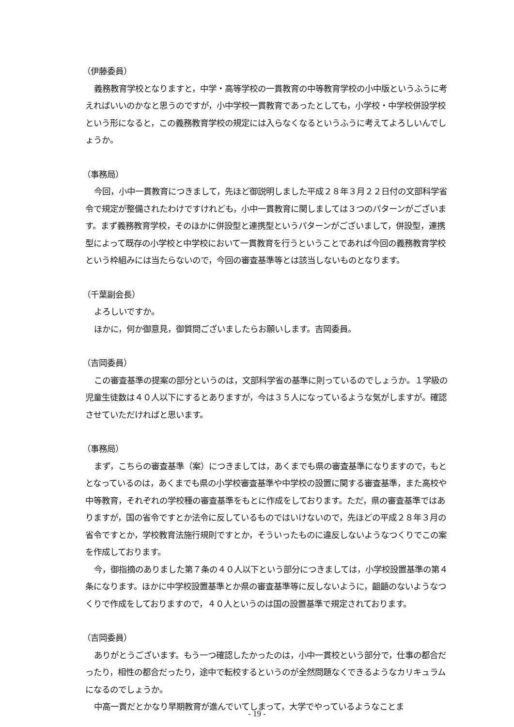（伊藤委員）
義務教育学校となりますと，中学・高等学校の一貫教育の中等教育学校の小中版というふうに考えればいいのかなと思うのですが，小中学校一貫教育であったとしても，小学校・中学校併設学校という形になると，この義務教育学校の規定には入らなくなるというふうに考えてよろしいんでしょうか。
（事務局）
今回，小中一貫教育につきまして，先ほど御説明しました平成２８年３月２２日付の文部科学省令で規定が整備されたわけですけれども，小中一貫教育に関しましては３つのパターンがございます。まず義務教育学校，そのほかに併設型と連携型というパターンがございまして，併設型，連携型によって既存の小学校と中学校において一貫教育を行うということであれば今回の義務教育学校という枠組みには当たらないので，今回の審査基準等とは該当しないものとなります。
（千葉副会長）
よろしいですか。
ほかに，何か御意見，御質問ございましたらお願いします。吉岡委員。
（吉岡委員）
この審査基準の提案の部分というのは，文部科学省の基準に則っているのでしょうか。１学級の児童生徒数は４０人以下にするとありますが，今は３５人になっているような気がしますが。確認させていただければと思います。
（事務局）
まず，こちらの審査基準（案）につきましては，あくまでも県の審査基準になりますので，もととなっているのは，あくまでも県の小学校審査基準や中学校の設置に関する審査基準，また高校や中等教育，それぞれの学校種の審査基準をもとに作成をしております。ただ，県の審査基準ではありますが，国の省令ですとか法令に反しているものではいけないので，先ほどの平成２８年３月の省令ですとか，学校教育法施行規則ですとか，そういったものに違反しないようなつくりでこの案を作成しております。
今，御指摘のありました第７条の４０人以下という部分につきましては，小学校設置基準の第４条になります。ほかに中学校設置基準とか県の審査基準等に反しないように，齟齬のないようなつくりで作成をしておりますので，４０人というのは国の設置基準で規定されております。
（吉岡委員）
ありがとうございます。もう一つ確認したかったのは，小中一貫校という部分で，仕事の都合だったり，相性の都合だったり，途中で転校するというのが全然問題なくできるようなカリキュラムになるのでしょうか。
中高一貫だとかなり早期教育が進んでいてしまって，大学でやっているようなことま
- 19 -